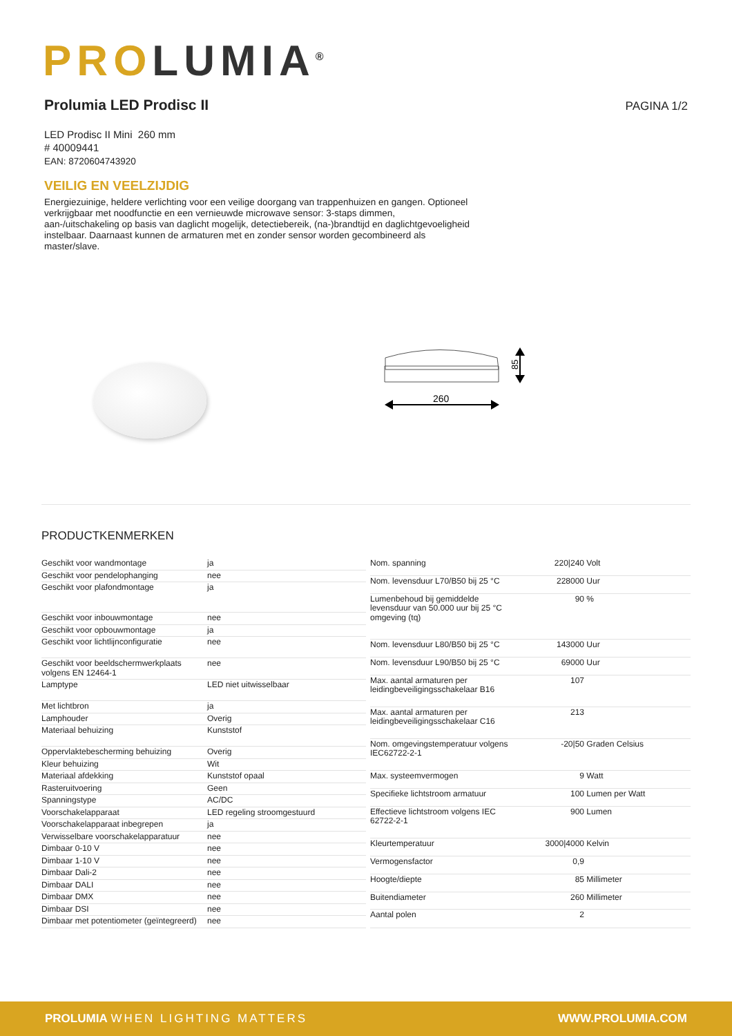PRO LUMIA<sup>®</sup>
Prolumia LED Prodisc II
PAGINA 1/2
LED Prodisc II Mini 260 mm
# 40009441
EAN: 8720604743920
VEILIG EN VEELZIJDIG
Energiezuinige, heldere verlichting voor een veilige doorgang van trappenhuizen en gangen. Optioneel verkrijgbaar met noodfunctie en een vernieuwde microwave sensor: 3-staps dimmen, aan-/uitschakeling op basis van daglicht mogelijk, detectiebereik, (na-)brandtijd en daglichtgevoeligheid instelbaar. Daarnaast kunnen de armaturen met en zonder sensor worden gecombineerd als master/slave.
85
260
PRODUCTKENMERKEN
| Geschikt voor wandmontage | ja |
| Geschikt voor pendelophanging | nee |
| Geschikt voor plafondmontage | ja |
| Geschikt voor inbouwmontage | nee |
| Geschikt voor opbouwmontage | ja |
| Geschikt voor lichtlijnconfiguratie | nee |
| Geschikt voor beeldschermwerkplaats volgens EN 12464-1 | nee |
| Lamptype | LED niet uitwisselbaar |
| Met lichtbron | ja |
| Lamphouder | Overig |
| Materiaal behuizing | Kunststof |
| Oppervlaktebescherming behuizing | Overig |
| Kleur behuizing | Wit |
| Materiaal afdekking | Kunststof opaal |
| Rasteruitvoering | Geen |
| Spanningstype | AC/DC |
| Voorschakelapparaat | LED regeling stroomgestuurd |
| Voorschakelapparaat inbegrepen | ja |
| Verwisselbare voorschakelapparatuur | nee |
| Dimbaar 0-10 V | nee |
| Dimbaar 1-10 V | nee |
| Dimbaar Dali-2 | nee |
| Dimbaar DALI | nee |
| Dimbaar DMX | nee |
| Dimbaar DSI | nee |
| Dimbaar met potentiometer (geïntegreerd) | nee |
| Nom. spanning | 220/240 | Volt |
| Nom. levensduur L70/B50 bij 25 °C | 228000 | Uur |
| Lumenbehoud bij gemiddelde levensduur van 50.000 uur bij 25 °C omgeving (tq) | 90 | % |
| Nom. levensduur L80/B50 bij 25 °C | 143000 | Uur |
| Nom. levensduur L90/B50 bij 25 °C | 69000 | Uur |
| Max. aantal armaturen per leidingbeveiligingsschakelaar B16 | 107 | |
| Max. aantal armaturen per leidingbeveiligingsschakelaar C16 | 213 | |
| Nom. omgevingstemperatuur volgens IEC62722-2-1 | -20/50 | Graden Celsius |
| Max. systeemvermogen | 9 | Watt |
| Specifieke lichtstroom armatuur | 100 | Lumen per Watt |
| Effectieve lichtstroom volgens IEC 62722-2-1 | 900 | Lumen |
| Kleurtemperatuur | 3000/4000 | Kelvin |
| Vermogensfactor | 0,9 | |
| Hoogte/diepte | 85 | Millimeter |
| Buitendiameter | 260 | Millimeter |
| Aantal polen | 2 | |
PROLUMIA WHEN LIGHTING MATTERS WWW.PROLUMIA.COM